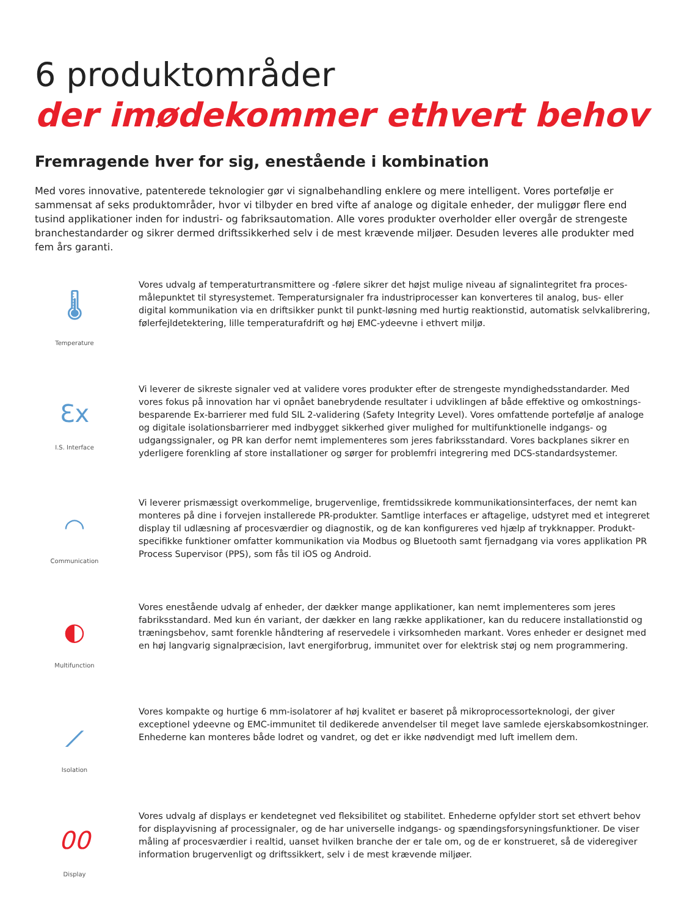6 produktområder
der imødekommer ethvert behov
Fremragende hver for sig, enestående i kombination
Med vores innovative, patenterede teknologier gør vi signalbehandling enklere og mere intelligent. Vores portefølje er sammensat af seks produktområder, hvor vi tilbyder en bred vifte af analoge og digitale enheder, der muliggør flere end tusind applikationer inden for industri- og fabriksautomation. Alle vores produkter overholder eller overgår de strengeste branchestandarder og sikrer dermed driftssikkerhed selv i de mest krævende miljøer. Desuden leveres alle produkter med fem års garanti.
🌡
Temperature
Vores udvalg af temperaturtransmittere og -følere sikrer det højst mulige niveau af signalintegritet fra proces-målepunktet til styresystemet. Temperatursignaler fra industriprocesser kan konverteres til analog, bus- eller digital kommunikation via en driftsikker punkt til punkt-løsning med hurtig reaktionstid, automatisk selvkalibrering, følerfejldetektering, lille temperaturafdrift og høj EMC-ydeevne i ethvert miljø.
Ɛx
I.S. Interface
Vi leverer de sikreste signaler ved at validere vores produkter efter de strengeste myndighedsstandarder. Med vores fokus på innovation har vi opnået banebrydende resultater i udviklingen af både effektive og omkostnings-besparende Ex-barrierer med fuld SIL 2-validering (Safety Integrity Level). Vores omfattende portefølje af analoge og digitale isolationsbarrierer med indbygget sikkerhed giver mulighed for multifunktionelle indgangs- og udgangssignaler, og PR kan derfor nemt implementeres som jeres fabriksstandard. Vores backplanes sikrer en yderligere forenkling af store installationer og sørger for problemfri integrering med DCS-standardsystemer.
◠
Communication
Vi leverer prismæssigt overkommelige, brugervenlige, fremtidssikrede kommunikationsinterfaces, der nemt kan monteres på dine i forvejen installerede PR-produkter. Samtlige interfaces er aftagelige, udstyret med et integreret display til udlæsning af procesværdier og diagnostik, og de kan konfigureres ved hjælp af trykknapper. Produkt-specifikke funktioner omfatter kommunikation via Modbus og Bluetooth samt fjernadgang via vores applikation PR Process Supervisor (PPS), som fås til iOS og Android.
◐
Multifunction
Vores enestående udvalg af enheder, der dækker mange applikationer, kan nemt implementeres som jeres fabriksstandard. Med kun én variant, der dækker en lang række applikationer, kan du reducere installationstid og træningsbehov, samt forenkle håndtering af reservedele i virksomheden markant. Vores enheder er designet med en høj langvarig signalpræcision, lavt energiforbrug, immunitet over for elektrisk støj og nem programmering.
⟋
Isolation
Vores kompakte og hurtige 6 mm-isolatorer af høj kvalitet er baseret på mikroprocessorteknologi, der giver exceptionel ydeevne og EMC-immunitet til dedikerede anvendelser til meget lave samlede ejerskabsomkostninger. Enhederne kan monteres både lodret og vandret, og det er ikke nødvendigt med luft imellem dem.
00
Display
Vores udvalg af displays er kendetegnet ved fleksibilitet og stabilitet. Enhederne opfylder stort set ethvert behov for displayvisning af processignaler, og de har universelle indgangs- og spændingsforsyningsfunktioner. De viser måling af procesværdier i realtid, uanset hvilken branche der er tale om, og de er konstrueret, så de videregiver information brugervenligt og driftssikkert, selv i de mest krævende miljøer.